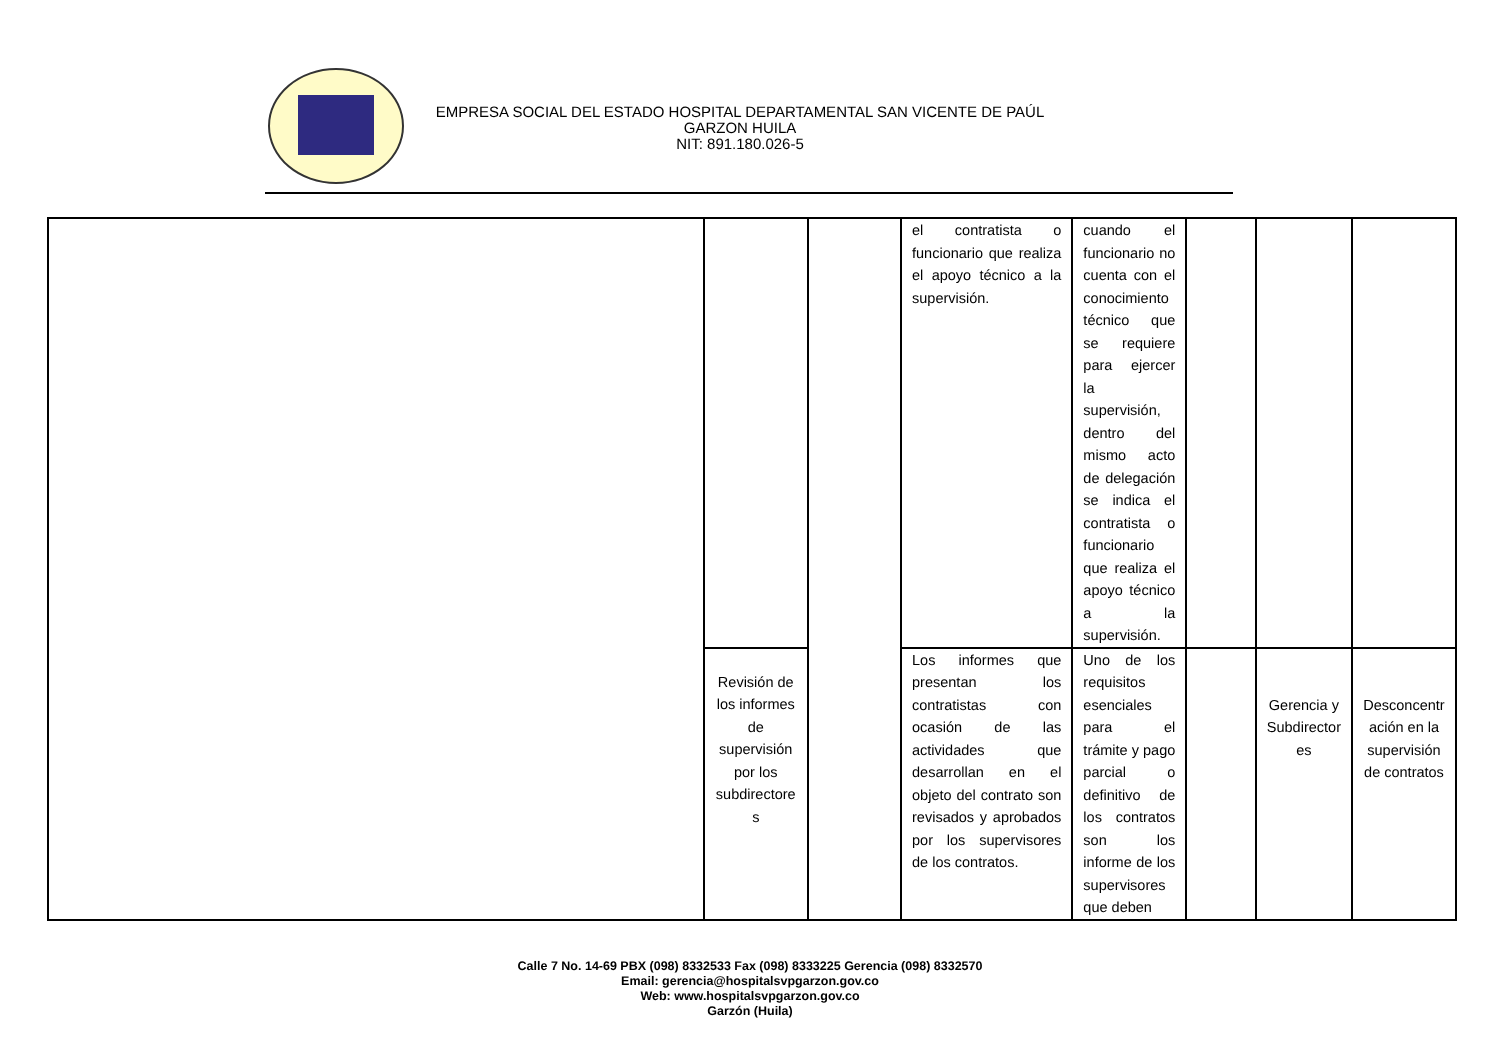EMPRESA SOCIAL DEL ESTADO HOSPITAL DEPARTAMENTAL SAN VICENTE DE PAÚL
GARZON HUILA
NIT: 891.180.026-5
| | | | el contratista o funcionario que realiza el apoyo técnico a la supervisión. | cuando el funcionario no cuenta con el conocimiento técnico que se requiere para ejercer la supervisión, dentro del mismo acto de delegación se indica el contratista o funcionario que realiza el apoyo técnico a la supervisión. | | | |
| | Revisión de los informes de supervisión por los subdirectore s | | Los informes que presentan los contratistas con ocasión de las actividades que desarrollan en el objeto del contrato son revisados y aprobados por los supervisores de los contratos. | Uno de los requisitos esenciales para el trámite y pago parcial o definitivo de los contratos son los informe de los supervisores que deben | | Gerencia y Subdirector es | Desconcentr ación en la supervisión de contratos |
Calle 7 No. 14-69 PBX (098) 8332533 Fax (098) 8333225 Gerencia (098) 8332570
Email: gerencia@hospitalsvpgarzon.gov.co
Web: www.hospitalsvpgarzon.gov.co
Garzón (Huila)